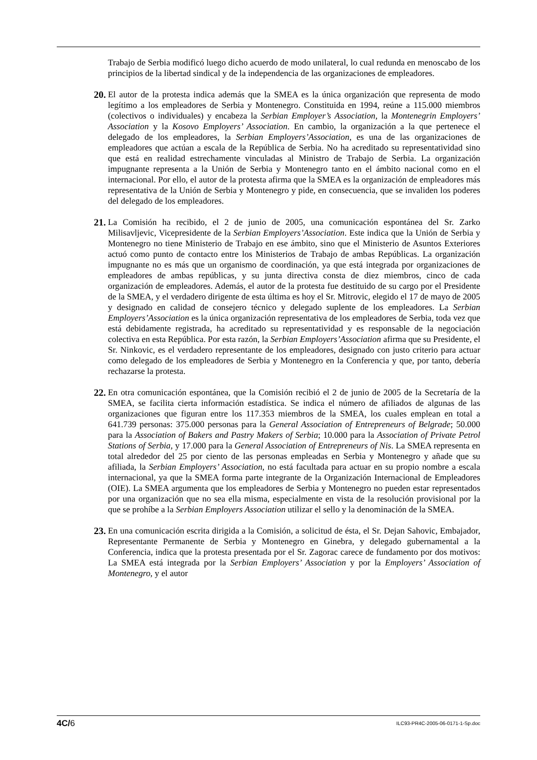Trabajo de Serbia modificó luego dicho acuerdo de modo unilateral, lo cual redunda en menoscabo de los principios de la libertad sindical y de la independencia de las organizaciones de empleadores.
20. El autor de la protesta indica además que la SMEA es la única organización que representa de modo legítimo a los empleadores de Serbia y Montenegro. Constituida en 1994, reúne a 115.000 miembros (colectivos o individuales) y encabeza la Serbian Employer’s Association, la Montenegrin Employers’ Association y la Kosovo Employers’ Association. En cambio, la organización a la que pertenece el delegado de los empleadores, la Serbian Employers’Association, es una de las organizaciones de empleadores que actúan a escala de la República de Serbia. No ha acreditado su representatividad sino que está en realidad estrechamente vinculadas al Ministro de Trabajo de Serbia. La organización impugnante representa a la Unión de Serbia y Montenegro tanto en el ámbito nacional como en el internacional. Por ello, el autor de la protesta afirma que la SMEA es la organización de empleadores más representativa de la Unión de Serbia y Montenegro y pide, en consecuencia, que se invaliden los poderes del delegado de los empleadores.
21. La Comisión ha recibido, el 2 de junio de 2005, una comunicación espontánea del Sr. Zarko Milisavljevic, Vicepresidente de la Serbian Employers’Association. Este indica que la Unión de Serbia y Montenegro no tiene Ministerio de Trabajo en ese ámbito, sino que el Ministerio de Asuntos Exteriores actuó como punto de contacto entre los Ministerios de Trabajo de ambas Repúblicas. La organización impugnante no es más que un organismo de coordinación, ya que está integrada por organizaciones de empleadores de ambas repúblicas, y su junta directiva consta de diez miembros, cinco de cada organización de empleadores. Además, el autor de la protesta fue destituido de su cargo por el Presidente de la SMEA, y el verdadero dirigente de esta última es hoy el Sr. Mitrovic, elegido el 17 de mayo de 2005 y designado en calidad de consejero técnico y delegado suplente de los empleadores. La Serbian Employers’Association es la única organización representativa de los empleadores de Serbia, toda vez que está debidamente registrada, ha acreditado su representatividad y es responsable de la negociación colectiva en esta República. Por esta razón, la Serbian Employers’Association afirma que su Presidente, el Sr. Ninkovic, es el verdadero representante de los empleadores, designado con justo criterio para actuar como delegado de los empleadores de Serbia y Montenegro en la Conferencia y que, por tanto, debería rechazarse la protesta.
22. En otra comunicación espontánea, que la Comisión recibió el 2 de junio de 2005 de la Secretaría de la SMEA, se facilita cierta información estadística. Se indica el número de afiliados de algunas de las organizaciones que figuran entre los 117.353 miembros de la SMEA, los cuales emplean en total a 641.739 personas: 375.000 personas para la General Association of Entrepreneurs of Belgrade; 50.000 para la Association of Bakers and Pastry Makers of Serbia; 10.000 para la Association of Private Petrol Stations of Serbia, y 17.000 para la General Association of Entrepreneurs of Nis. La SMEA representa en total alrededor del 25 por ciento de las personas empleadas en Serbia y Montenegro y añade que su afiliada, la Serbian Employers’ Association, no está facultada para actuar en su propio nombre a escala internacional, ya que la SMEA forma parte integrante de la Organización Internacional de Empleadores (OIE). La SMEA argumenta que los empleadores de Serbia y Montenegro no pueden estar representados por una organización que no sea ella misma, especialmente en vista de la resolución provisional por la que se prohíbe a la Serbian Employers Association utilizar el sello y la denominación de la SMEA.
23. En una comunicación escrita dirigida a la Comisión, a solicitud de ésta, el Sr. Dejan Sahovic, Embajador, Representante Permanente de Serbia y Montenegro en Ginebra, y delegado gubernamental a la Conferencia, indica que la protesta presentada por el Sr. Zagorac carece de fundamento por dos motivos: La SMEA está integrada por la Serbian Employers’ Association y por la Employers’ Association of Montenegro, y el autor
4C/6 ILC93-PR4C-2005-06-0171-1-Sp.doc